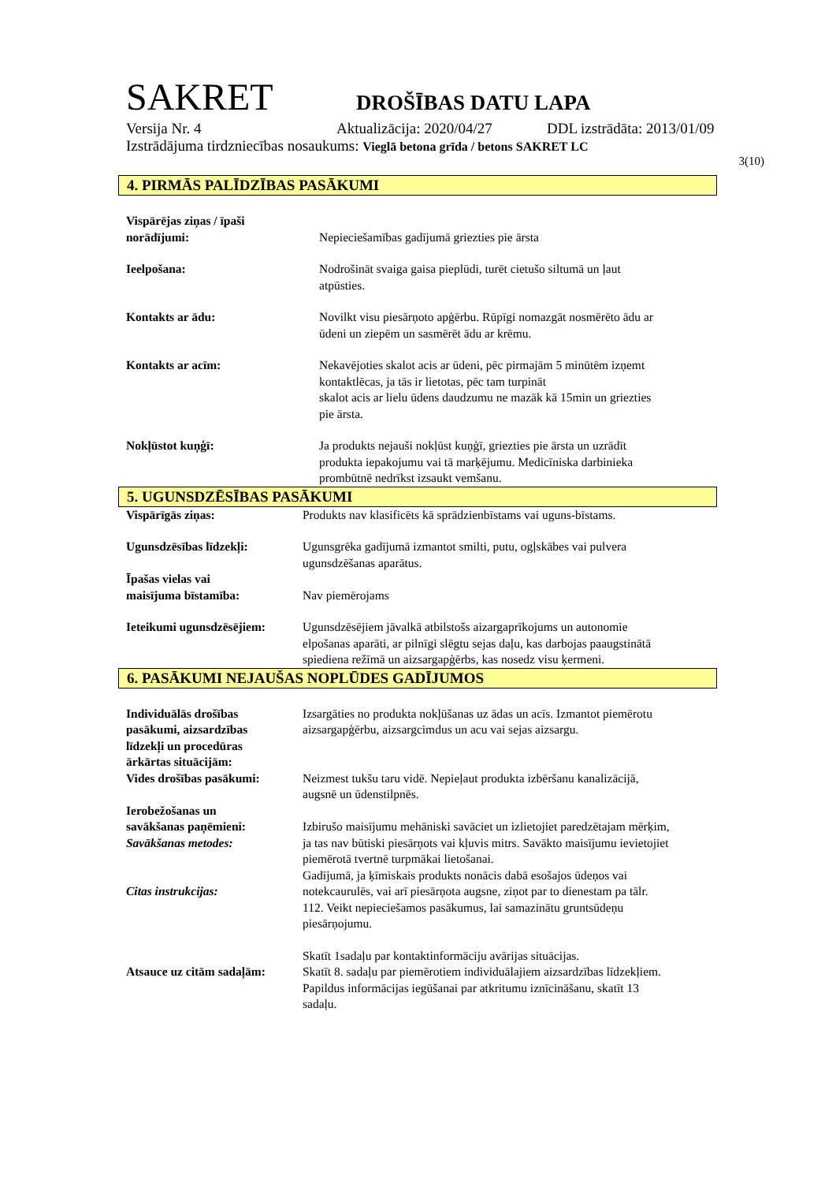SAKRET DROŠĪBAS DATU LAPA
Versija Nr. 4 Aktualizācija: 2020/04/27 DDL izstrādāta: 2013/01/09
Izstrādājuma tirdzniecības nosaukums: Vieglā betona grīda / betons SAKRET LC
3(10)
4. PIRMĀS PALĪDZĪBAS PASĀKUMI
Vispārējas ziņas / īpaši
norādījumi:
Nepieciešamības gadījumā griezties pie ārsta
Ieelpošana: Nodrošināt svaiga gaisa pieplūdi, turēt cietušo siltumā un ļaut
atpūsties.
Kontakts ar ādu: Novilkt visu piesārņoto apģērbu. Rūpīgi nomazgāt nosmērēto ādu ar
ūdeni un ziepēm un sasmērēt ādu ar krēmu.
Kontakts ar acīm: Nekavējoties skalot acis ar ūdeni, pēc pirmajām 5 minūtēm izņemt
kontaktlēcas, ja tās ir lietotas, pēc tam turpināt
skalot acis ar lielu ūdens daudzumu ne mazāk kā 15min un griezties
pie ārsta.
Nokļūstot kuņģī: Ja produkts nejauši nokļūst kuņģī, griezties pie ārsta un uzrādīt
produkta iepakojumu vai tā marķējumu. Medicīniska darbinieka
prombūtnē nedrīkst izsaukt vemšanu.
5. UGUNSDZĒSĪBAS PASĀKUMI
Vispārīgās ziņas: Produkts nav klasificēts kā sprādzienbīstams vai uguns-bīstams.
Ugunsdzēsības līdzekļi: Ugunsgrēka gadījumā izmantot smilti, putu, ogļskābes vai pulvera
ugunsdzēšanas aparātus.
Īpašas vielas vai
maisījuma bīstamība:
Nav piemērojams
Ieteikumi ugunsdzēsējiem:
Ugunsdzēsējiem jāvalkā atbilstošs aizargaprīkojums un autonomie
elpošanas aparāti, ar pilnīgi slēgtu sejas daļu, kas darbojas paaugstinātā
spiediena režīmā un aizsargapģērbs, kas nosedz visu ķermeni.
6. PASĀKUMI NEJAUŠAS NOPLŪDES GADĪJUMOS
Individuālās drošības
pasākumi, aizsardzības
līdzekļi un procedūras
ārkārtas situācijām:
Izsargāties no produkta nokļūšanas uz ādas un acīs. Izmantot piemērotu
aizsargapģērbu, aizsargcimdus un acu vai sejas aizsargu.
Vides drošības pasākumi: Neizmest tukšu taru vidē. Nepieļaut produkta izbēršanu kanalizācijā,
augsnē un ūdenstilpnēs.
Ierobežošanas un
savākšanas paņēmieni:
Savākšanas metodes:
Citas instrukcijas:
Izbirušo maisījumu mehāniski savāciet un izlietojiet paredzētajam mērķim,
ja tas nav būtiski piesārņots vai kļuvis mitrs. Savākto maisījumu ievietojiet
piemērotā tvertnē turpmākai lietošanai.
Gadījumā, ja ķīmiskais produkts nonācis dabā esošajos ūdeņos vai
notekcaurulēs, vai arī piesārņota augsne, ziņot par to dienestam pa tālr.
112. Veikt nepieciešamos pasākumus, lai samazinātu gruntsūdeņu
piesārņojumu.
Atsauce uz citām sadaļām:
Skatīt 1sadaļu par kontaktinformāciju avārijas situācijas.
Skatīt 8. sadaļu par piemērotiem individuālajiem aizsardzības līdzekļiem.
Papildus informācijas iegūšanai par atkritumu iznīcināšanu, skatīt 13
sadaļu.